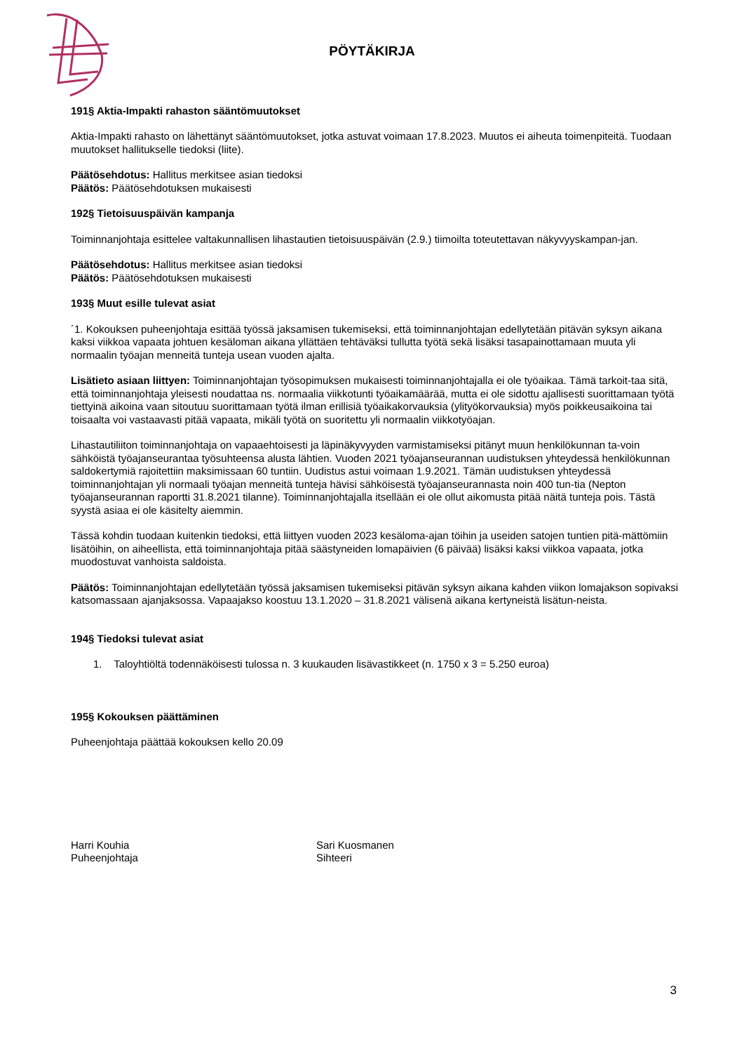PÖYTÄKIRJA
191§ Aktia-Impakti rahaston sääntömuutokset
Aktia-Impakti rahasto on lähettänyt sääntömuutokset, jotka astuvat voimaan 17.8.2023. Muutos ei aiheuta toimenpiteitä. Tuodaan muutokset hallitukselle tiedoksi (liite).
Päätösehdotus: Hallitus merkitsee asian tiedoksi
Päätös: Päätösehdotuksen mukaisesti
192§ Tietoisuuspäivän kampanja
Toiminnanjohtaja esittelee valtakunnallisen lihastautien tietoisuuspäivän (2.9.) tiimoilta toteutettavan näkyvyyskampan-jan.
Päätösehdotus: Hallitus merkitsee asian tiedoksi
Päätös: Päätösehdotuksen mukaisesti
193§ Muut esille tulevat asiat
´1. Kokouksen puheenjohtaja esittää työssä jaksamisen tukemiseksi, että toiminnanjohtajan edellytetään pitävän syksyn aikana kaksi viikkoa vapaata johtuen kesäloman aikana yllättäen tehtäväksi tullutta työtä sekä lisäksi tasapainottamaan muuta yli normaalin työajan menneitä tunteja usean vuoden ajalta.
Lisätieto asiaan liittyen: Toiminnanjohtajan työsopimuksen mukaisesti toiminnanjohtajalla ei ole työaikaa. Tämä tarkoit-taa sitä, että toiminnanjohtaja yleisesti noudattaa ns. normaalia viikkotunti työaikamäärää, mutta ei ole sidottu ajallisesti suorittamaan työtä tiettyinä aikoina vaan sitoutuu suorittamaan työtä ilman erillisiä työaikakorvauksia (ylityökorvauksia) myös poikkeusaikoina tai toisaalta voi vastaavasti pitää vapaata, mikäli työtä on suoritettu yli normaalin viikkotyöajan.
Lihastautiliiton toiminnanjohtaja on vapaaehtoisesti ja läpinäkyvyyden varmistamiseksi pitänyt muun henkilökunnan ta-voin sähköistä työajanseurantaa työsuhteensa alusta lähtien. Vuoden 2021 työajanseurannan uudistuksen yhteydessä henkilökunnan saldokertymiä rajoitettiin maksimissaan 60 tuntiin. Uudistus astui voimaan 1.9.2021. Tämän uudistuksen yhteydessä toiminnanjohtajan yli normaali työajan menneitä tunteja hävisi sähköisestä työajanseurannasta noin 400 tun-tia (Nepton työajanseurannan raportti 31.8.2021 tilanne). Toiminnanjohtajalla itsellään ei ole ollut aikomusta pitää näitä tunteja pois. Tästä syystä asiaa ei ole käsitelty aiemmin.
Tässä kohdin tuodaan kuitenkin tiedoksi, että liittyen vuoden 2023 kesäloma-ajan töihin ja useiden satojen tuntien pitä-mättömiin lisätöihin, on aiheellista, että toiminnanjohtaja pitää säästyneiden lomapäivien (6 päivää) lisäksi kaksi viikkoa vapaata, jotka muodostuvat vanhoista saldoista.
Päätös: Toiminnanjohtajan edellytetään työssä jaksamisen tukemiseksi pitävän syksyn aikana kahden viikon lomajakson sopivaksi katsomassaan ajanjaksossa. Vapaajakso koostuu 13.1.2020 – 31.8.2021 välisenä aikana kertyneistä lisätun-neista.
194§ Tiedoksi tulevat asiat
1. Taloyhtiöltä todennäköisesti tulossa n. 3 kuukauden lisävastikkeet (n. 1750 x 3 = 5.250 euroa)
195§ Kokouksen päättäminen
Puheenjohtaja päättää kokouksen kello 20.09
Harri Kouhia
Puheenjohtaja
Sari Kuosmanen
Sihteeri
3